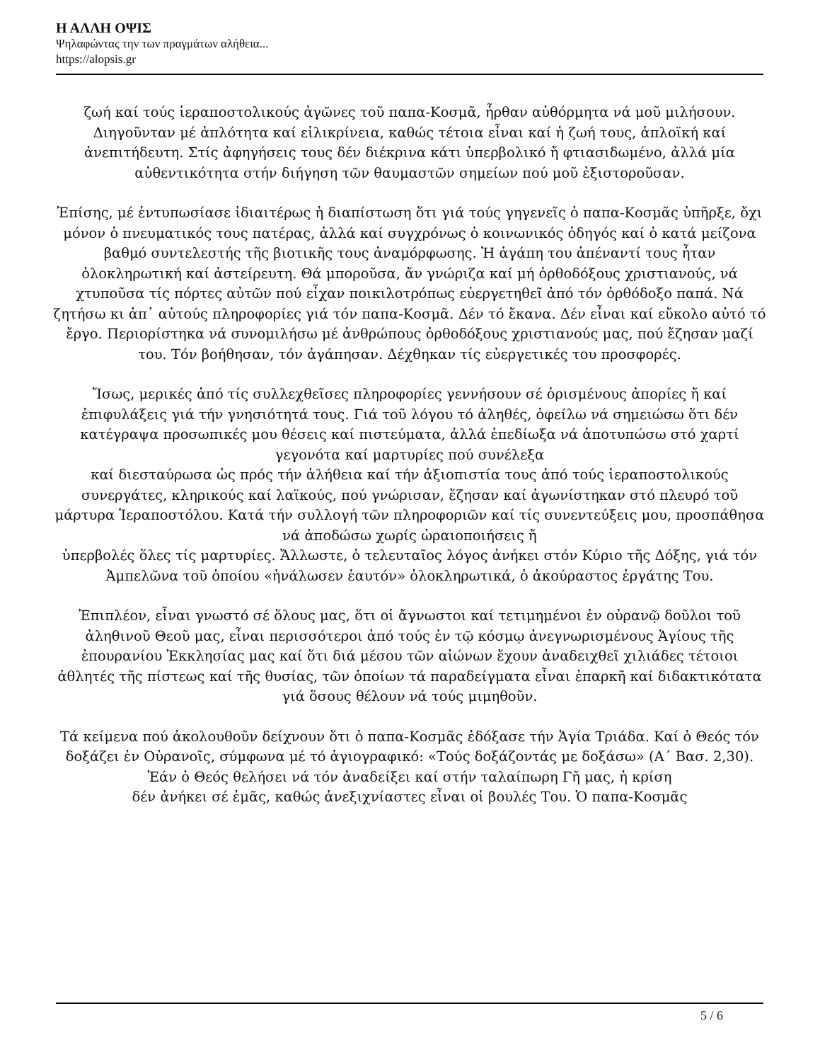Η ΑΛΛΗ ΟΨΙΣ
Ψηλαφώντας την των πραγμάτων αλήθεια...
https://alopsis.gr
ζωή καί τούς ἱεραποστολικούς ἀγῶνες τοῦ παπα-Κοσμᾶ, ἦρθαν αὐθόρμητα νά μοῦ μιλήσουν. Διηγοῦνταν μέ ἁπλότητα καί εἰλικρίνεια, καθώς τέτοια εἶναι καί ἡ ζωή τους, ἁπλοϊκή καί ἀνεπιτήδευτη. Στίς ἀφηγήσεις τους δέν διέκρινα κάτι ὑπερβολικό ἤ φτιασιδωμένο, ἀλλά μία αὐθεντικότητα στήν διήγηση τῶν θαυμαστῶν σημείων πού μοῦ ἐξιστοροῦσαν.
Ἐπίσης, μέ ἐντυπωσίασε ἰδιαιτέρως ἡ διαπίστωση ὅτι γιά τούς γηγενεῖς ὁ παπα-Κοσμᾶς ὑπῆρξε, ὄχι μόνον ὁ πνευματικός τους πατέρας, ἀλλά καί συγχρόνως ὁ κοινωνικός ὁδηγός καί ὁ κατά μείζονα βαθμό συντελεστής τῆς βιοτικῆς τους ἀναμόρφωσης. Ἡ ἀγάπη του ἀπέναντί τους ἦταν ὁλοκληρωτική καί ἀστείρευτη. Θά μποροῦσα, ἄν γνώριζα καί μή ὀρθοδόξους χριστιανούς, νά χτυποῦσα τίς πόρτες αὐτῶν πού εἶχαν ποικιλοτρόπως εὐεργετηθεῖ ἀπό τόν ὀρθόδοξο παπά. Νά ζητήσω κι ἀπ᾽ αὐτούς πληροφορίες γιά τόν παπα-Κοσμᾶ. Δέν τό ἔκανα. Δέν εἶναι καί εὔκολο αὐτό τό ἔργο. Περιορίστηκα νά συνομιλήσω μέ ἀνθρώπους ὀρθοδόξους χριστιανούς μας, πού ἔζησαν μαζί του. Τόν βοήθησαν, τόν ἀγάπησαν. Δέχθηκαν τίς εὐεργετικές του προσφορές.
Ἴσως, μερικές ἀπό τίς συλλεχθεῖσες πληροφορίες γεννήσουν σέ ὁρισμένους ἀπορίες ἤ καί ἐπιφυλάξεις γιά τήν γνησιότητά τους. Γιά τοῦ λόγου τό ἀληθές, ὀφείλω νά σημειώσω ὅτι δέν κατέγραψα προσωπικές μου θέσεις καί πιστεύματα, ἀλλά ἐπεδίωξα νά ἀποτυπώσω στό χαρτί γεγονότα καί μαρτυρίες πού συνέλεξα
καί διεσταύρωσα ὡς πρός τήν ἀλήθεια καί τήν ἀξιοπιστία τους ἀπό τούς ἱεραποστολικούς συνεργάτες, κληρικούς καί λαϊκούς, πού γνώρισαν, ἔζησαν καί ἀγωνίστηκαν στό πλευρό τοῦ μάρτυρα Ἱεραποστόλου. Κατά τήν συλλογή τῶν πληροφοριῶν καί τίς συνεντεύξεις μου, προσπάθησα νά ἀποδώσω χωρίς ὡραιοποιήσεις ἤ
ὑπερβολές ὅλες τίς μαρτυρίες. Ἄλλωστε, ὁ τελευταῖος λόγος ἀνήκει στόν Κύριο τῆς Δόξης, γιά τόν Ἀμπελῶνα τοῦ ὁποίου «ἠνάλωσεν ἑαυτόν» ὁλοκληρωτικά, ὁ ἀκούραστος ἐργάτης Του.
Ἐπιπλέον, εἶναι γνωστό σέ ὅλους μας, ὅτι οἱ ἄγνωστοι καί τετιμημένοι ἐν οὐρανῷ δοῦλοι τοῦ ἀληθινοῦ Θεοῦ μας, εἶναι περισσότεροι ἀπό τούς ἐν τῷ κόσμῳ ἀνεγνωρισμένους Ἁγίους τῆς ἐπουρανίου Ἐκκλησίας μας καί ὅτι διά μέσου τῶν αἰώνων ἔχουν ἀναδειχθεῖ χιλιάδες τέτοιοι ἀθλητές τῆς πίστεως καί τῆς θυσίας, τῶν ὁποίων τά παραδείγματα εἶναι ἐπαρκῆ καί διδακτικότατα γιά ὅσους θέλουν νά τούς μιμηθοῦν.
Τά κείμενα πού ἀκολουθοῦν δείχνουν ὅτι ὁ παπα-Κοσμᾶς ἐδόξασε τήν Ἁγία Τριάδα. Καί ὁ Θεός τόν δοξάζει ἐν Οὐρανοῖς, σύμφωνα μέ τό ἁγιογραφικό: «Τούς δοξάζοντάς με δοξάσω» (Α΄ Βασ. 2,30). Ἐάν ὁ Θεός θελήσει νά τόν ἀναδείξει καί στήν ταλαίπωρη Γῆ μας, ἡ κρίση
δέν ἀνήκει σέ ἐμᾶς, καθώς ἀνεξιχνίαστες εἶναι οἱ βουλές Του. Ὁ παπα-Κοσμᾶς
5 / 6